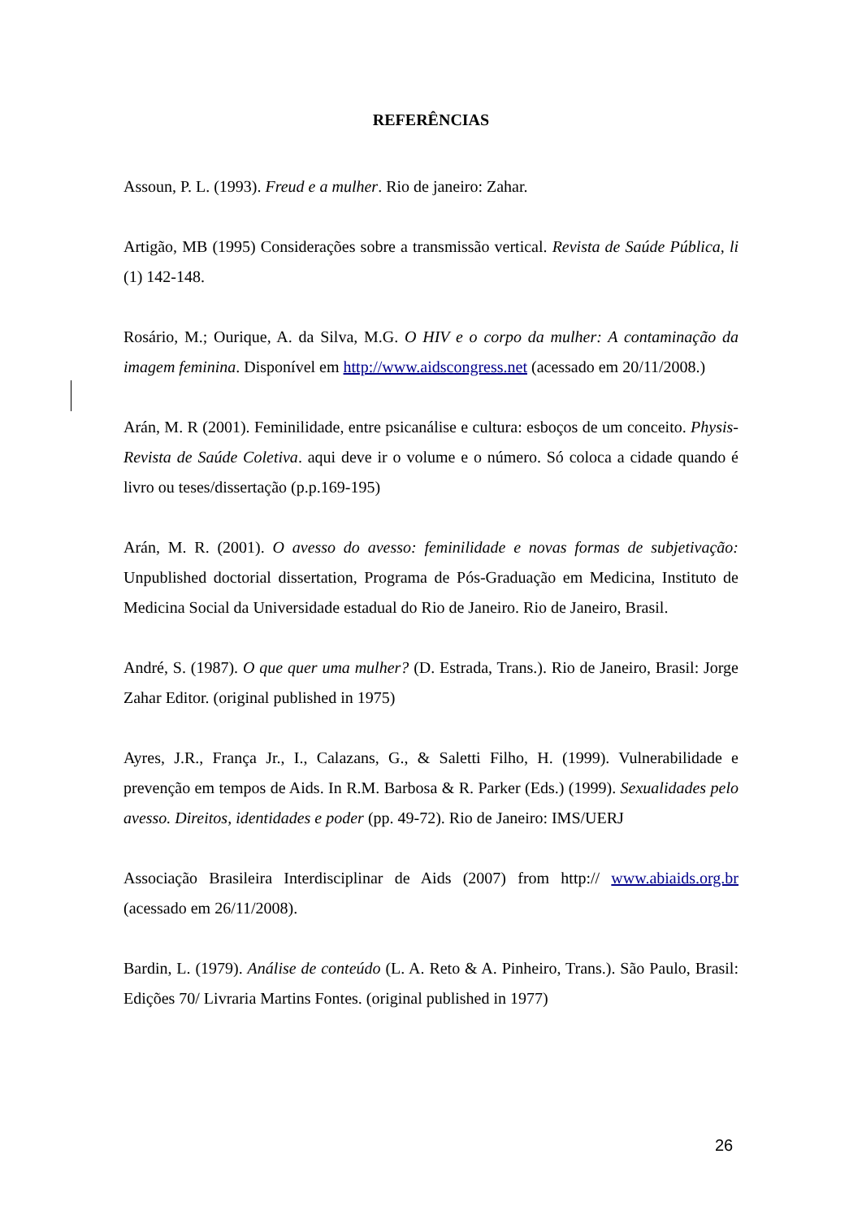REFERÊNCIAS
Assoun, P. L. (1993). Freud e a mulher. Rio de janeiro: Zahar.
Artigão, MB (1995) Considerações sobre a transmissão vertical. Revista de Saúde Pública, li (1) 142-148.
Rosário, M.; Ourique, A. da Silva, M.G. O HIV e o corpo da mulher: A contaminação da imagem feminina. Disponível em http://www.aidscongress.net (acessado em 20/11/2008.)
Arán, M. R (2001). Feminilidade, entre psicanálise e cultura: esboços de um conceito. Physis-Revista de Saúde Coletiva. aqui deve ir o volume e o número. Só coloca a cidade quando é livro ou teses/dissertação (p.p.169-195)
Arán, M. R. (2001). O avesso do avesso: feminilidade e novas formas de subjetivação: Unpublished doctorial dissertation, Programa de Pós-Graduação em Medicina, Instituto de Medicina Social da Universidade estadual do Rio de Janeiro. Rio de Janeiro, Brasil.
André, S. (1987). O que quer uma mulher? (D. Estrada, Trans.). Rio de Janeiro, Brasil: Jorge Zahar Editor. (original published in 1975)
Ayres, J.R., França Jr., I., Calazans, G., & Saletti Filho, H. (1999). Vulnerabilidade e prevenção em tempos de Aids. In R.M. Barbosa & R. Parker (Eds.) (1999). Sexualidades pelo avesso. Direitos, identidades e poder (pp. 49-72). Rio de Janeiro: IMS/UERJ
Associação Brasileira Interdisciplinar de Aids (2007) from http:// www.abiaids.org.br (acessado em 26/11/2008).
Bardin, L. (1979). Análise de conteúdo (L. A. Reto & A. Pinheiro, Trans.). São Paulo, Brasil: Edições 70/ Livraria Martins Fontes. (original published in 1977)
26